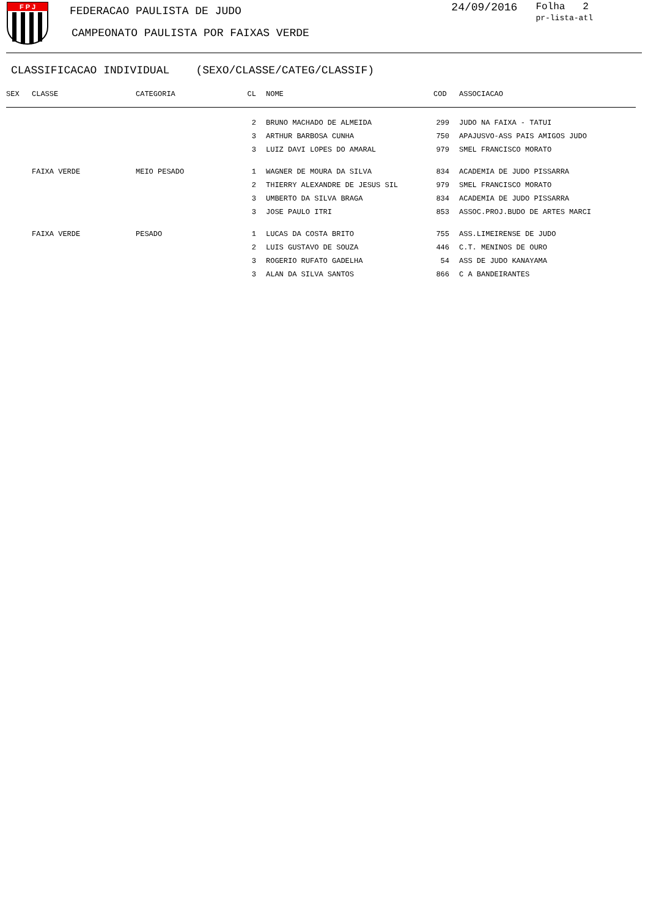F P J
FEDERACAO PAULISTA DE JUDO
CAMPEONATO PAULISTA POR FAIXAS VERDE
24/09/2016 Folha 2
pr-lista-atl
CLASSIFICACAO INDIVIDUAL (SEXO/CLASSE/CATEG/CLASSIF)
| SEX | CLASSE | CATEGORIA | CL | NOME | COD | ASSOCIACAO |
| --- | --- | --- | --- | --- | --- | --- |
| | | | 2 | BRUNO MACHADO DE ALMEIDA | 299 | JUDO NA FAIXA - TATUI |
| | | | 3 | ARTHUR BARBOSA CUNHA | 750 | APAJUSVO-ASS PAIS AMIGOS JUDO |
| | | | 3 | LUIZ DAVI LOPES DO AMARAL | 979 | SMEL FRANCISCO MORATO |
| | FAIXA VERDE | MEIO PESADO | 1 | WAGNER DE MOURA DA SILVA | 834 | ACADEMIA DE JUDO PISSARRA |
| | | | 2 | THIERRY ALEXANDRE DE JESUS SIL | 979 | SMEL FRANCISCO MORATO |
| | | | 3 | UMBERTO DA SILVA BRAGA | 834 | ACADEMIA DE JUDO PISSARRA |
| | | | 3 | JOSE PAULO ITRI | 853 | ASSOC.PROJ.BUDO DE ARTES MARCI |
| | FAIXA VERDE | PESADO | 1 | LUCAS DA COSTA BRITO | 755 | ASS.LIMEIRENSE DE JUDO |
| | | | 2 | LUIS GUSTAVO DE SOUZA | 446 | C.T. MENINOS DE OURO |
| | | | 3 | ROGERIO RUFATO GADELHA | 54 | ASS DE JUDO KANAYAMA |
| | | | 3 | ALAN DA SILVA SANTOS | 866 | C A BANDEIRANTES |